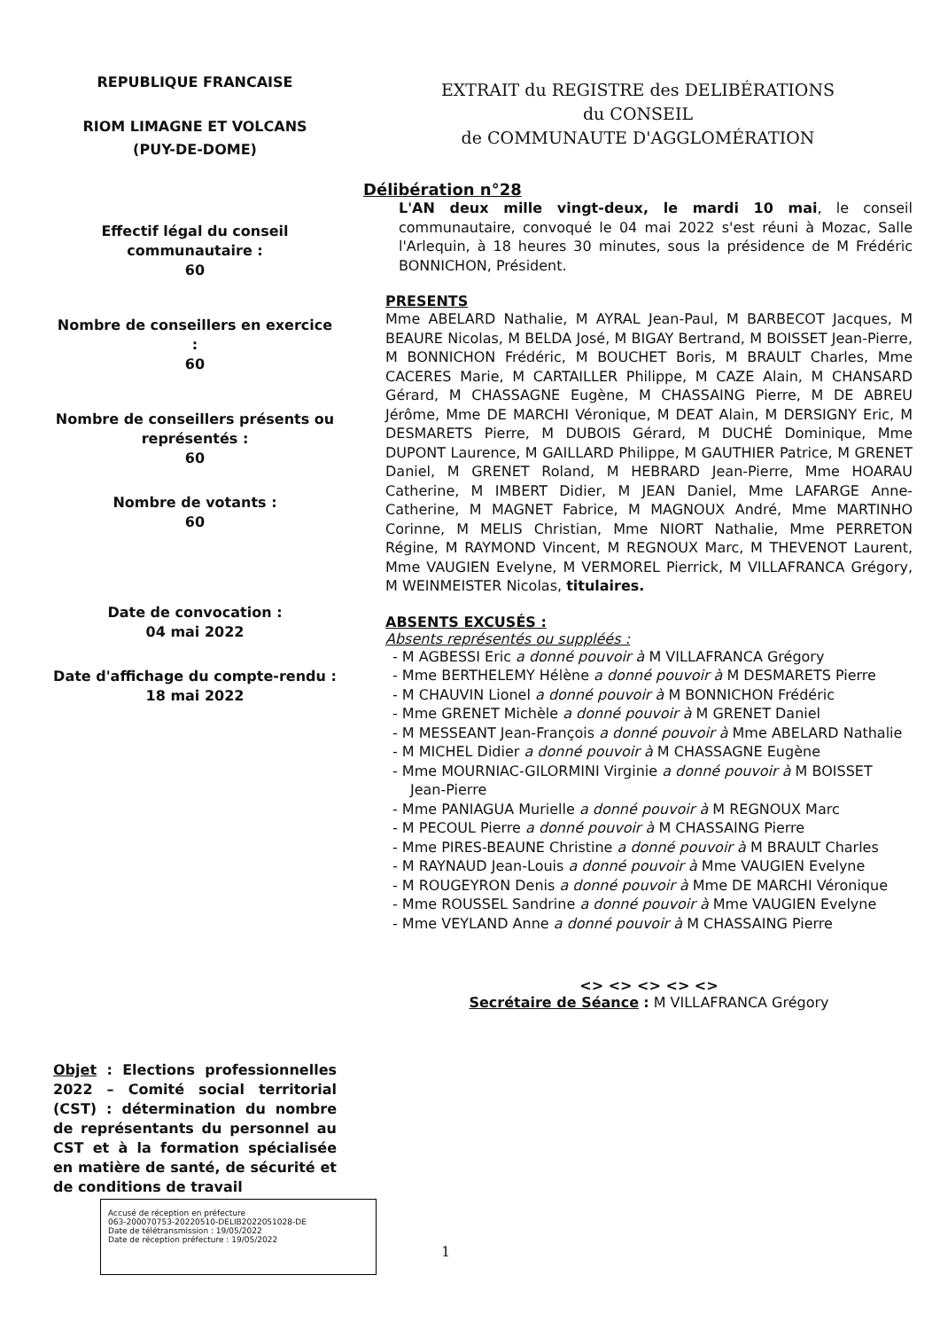REPUBLIQUE FRANCAISE
RIOM LIMAGNE ET VOLCANS
(PUY-DE-DOME)
Effectif légal du conseil communautaire :
60
Nombre de conseillers en exercice :
60
Nombre de conseillers présents ou représentés :
60
Nombre de votants :
60
Date de convocation :
04 mai 2022
Date d'affichage du compte-rendu :
18 mai 2022
Objet : Elections professionnelles 2022 – Comité social territorial (CST) : détermination du nombre de représentants du personnel au CST et à la formation spécialisée en matière de santé, de sécurité et de conditions de travail
EXTRAIT du REGISTRE des DELIBÉRATIONS
du CONSEIL
de COMMUNAUTE D'AGGLOMÉRATION
Délibération n°28
L'AN deux mille vingt-deux, le mardi 10 mai, le conseil communautaire, convoqué le 04 mai 2022 s'est réuni à Mozac, Salle l'Arlequin, à 18 heures 30 minutes, sous la présidence de M Frédéric BONNICHON, Président.
PRESENTS
Mme ABELARD Nathalie, M AYRAL Jean-Paul, M BARBECOT Jacques, M BEAURE Nicolas, M BELDA José, M BIGAY Bertrand, M BOISSET Jean-Pierre, M BONNICHON Frédéric, M BOUCHET Boris, M BRAULT Charles, Mme CACERES Marie, M CARTAILLER Philippe, M CAZE Alain, M CHANSARD Gérard, M CHASSAGNE Eugène, M CHASSAING Pierre, M DE ABREU Jérôme, Mme DE MARCHI Véronique, M DEAT Alain, M DERSIGNY Eric, M DESMARETS Pierre, M DUBOIS Gérard, M DUCHÉ Dominique, Mme DUPONT Laurence, M GAILLARD Philippe, M GAUTHIER Patrice, M GRENET Daniel, M GRENET Roland, M HEBRARD Jean-Pierre, Mme HOARAU Catherine, M IMBERT Didier, M JEAN Daniel, Mme LAFARGE Anne-Catherine, M MAGNET Fabrice, M MAGNOUX André, Mme MARTINHO Corinne, M MELIS Christian, Mme NIORT Nathalie, Mme PERRETON Régine, M RAYMOND Vincent, M REGNOUX Marc, M THEVENOT Laurent, Mme VAUGIEN Evelyne, M VERMOREL Pierrick, M VILLAFRANCA Grégory, M WEINMEISTER Nicolas, titulaires.
ABSENTS EXCUSÉS :
Absents représentés ou suppléés :
- M AGBESSI Eric a donné pouvoir à M VILLAFRANCA Grégory
- Mme BERTHELEMY Hélène a donné pouvoir à M DESMARETS Pierre
- M CHAUVIN Lionel a donné pouvoir à M BONNICHON Frédéric
- Mme GRENET Michèle a donné pouvoir à M GRENET Daniel
- M MESSEANT Jean-François a donné pouvoir à Mme ABELARD Nathalie
- M MICHEL Didier a donné pouvoir à M CHASSAGNE Eugène
- Mme MOURNIAC-GILORMINI Virginie a donné pouvoir à M BOISSET Jean-Pierre
- Mme PANIAGUA Murielle a donné pouvoir à M REGNOUX Marc
- M PECOUL Pierre a donné pouvoir à M CHASSAING Pierre
- Mme PIRES-BEAUNE Christine a donné pouvoir à M BRAULT Charles
- M RAYNAUD Jean-Louis a donné pouvoir à Mme VAUGIEN Evelyne
- M ROUGEYRON Denis a donné pouvoir à Mme DE MARCHI Véronique
- Mme ROUSSEL Sandrine a donné pouvoir à Mme VAUGIEN Evelyne
- Mme VEYLAND Anne a donné pouvoir à M CHASSAING Pierre
<> <> <> <> <>
Secrétaire de Séance : M VILLAFRANCA Grégory
Accusé de réception en préfecture
063-200070753-20220510-DELIB2022051028-DE
Date de télétransmission : 19/05/2022
Date de réception préfecture : 19/05/2022
1